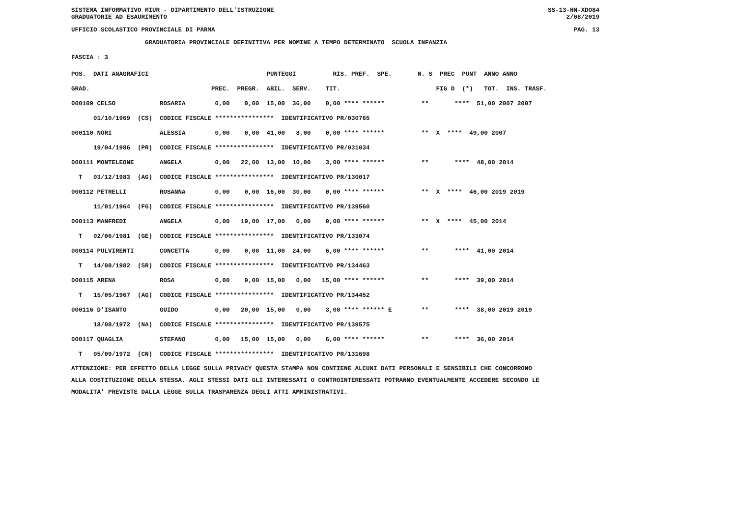SISTEMA INFORMATIVO MIUR - DIPARTIMENTO DELL'ISTRUZIONE SS-13-HN-XDO84
GRADUATORIE AD ESAURIMENTO 2/08/2019
UFFICIO SCOLASTICO PROVINCIALE DI PARMA PAG. 13
GRADUATORIA PROVINCIALE DEFINITIVA PER NOMINE A TEMPO DETERMINATO SCUOLA INFANZIA
FASCIA : 3
| POS. DATI ANAGRAFICI PUNTEGGI RIS. PREF. SPE. N. S PREC PUNT ANNO ANNO |
| --- |
| GRAD. PREC. PREGR. ABIL. SERV. TIT. FIG D (*) TOT. INS. TRASF. |
| 000109 CELSO ROSARIA 0,00 0,00 15,00 36,00 0,00 **** ****** ** **** 51,00 2007 2007 |
| 01/10/1969 (CS) CODICE FISCALE **************** IDENTIFICATIVO PR/030765 |
| 000110 NORI ALESSIA 0,00 0,00 41,00 8,00 0,00 **** ****** ** X **** 49,00 2007 |
| 19/04/1986 (PR) CODICE FISCALE **************** IDENTIFICATIVO PR/031034 |
| 000111 MONTELEONE ANGELA 0,00 22,00 13,00 10,00 3,00 **** ****** ** **** 48,00 2014 |
| T 03/12/1983 (AG) CODICE FISCALE **************** IDENTIFICATIVO PR/130017 |
| 000112 PETRELLI ROSANNA 0,00 0,00 16,00 30,00 0,00 **** ****** ** X **** 46,00 2019 2019 |
| 11/01/1964 (FG) CODICE FISCALE **************** IDENTIFICATIVO PR/139560 |
| 000113 MANFREDI ANGELA 0,00 19,00 17,00 0,00 9,00 **** ****** ** X **** 45,00 2014 |
| T 02/06/1981 (GE) CODICE FISCALE **************** IDENTIFICATIVO PR/133074 |
| 000114 PULVIRENTI CONCETTA 0,00 0,00 11,00 24,00 6,00 **** ****** ** **** 41,00 2014 |
| T 14/08/1982 (SR) CODICE FISCALE **************** IDENTIFICATIVO PR/134463 |
| 000115 ARENA ROSA 0,00 9,00 15,00 0,00 15,00 **** ****** ** **** 39,00 2014 |
| T 15/05/1967 (AG) CODICE FISCALE **************** IDENTIFICATIVO PR/134452 |
| 000116 D'ISANTO GUIDO 0,00 20,00 15,00 0,00 3,00 **** ****** E ** **** 38,00 2019 2019 |
| 18/08/1972 (NA) CODICE FISCALE **************** IDENTIFICATIVO PR/139575 |
| 000117 QUAGLIA STEFANO 0,00 15,00 15,00 0,00 6,00 **** ****** ** **** 36,00 2014 |
| T 05/09/1972 (CN) CODICE FISCALE **************** IDENTIFICATIVO PR/131698 |
ATTENZIONE: PER EFFETTO DELLA LEGGE SULLA PRIVACY QUESTA STAMPA NON CONTIENE ALCUNI DATI PERSONALI E SENSIBILI CHE CONCORRONO ALLA COSTITUZIONE DELLA STESSA. AGLI STESSI DATI GLI INTERESSATI O CONTROINTERESSATI POTRANNO EVENTUALMENTE ACCEDERE SECONDO LE MODALITA' PREVISTE DALLA LEGGE SULLA TRASPARENZA DEGLI ATTI AMMINISTRATIVI.